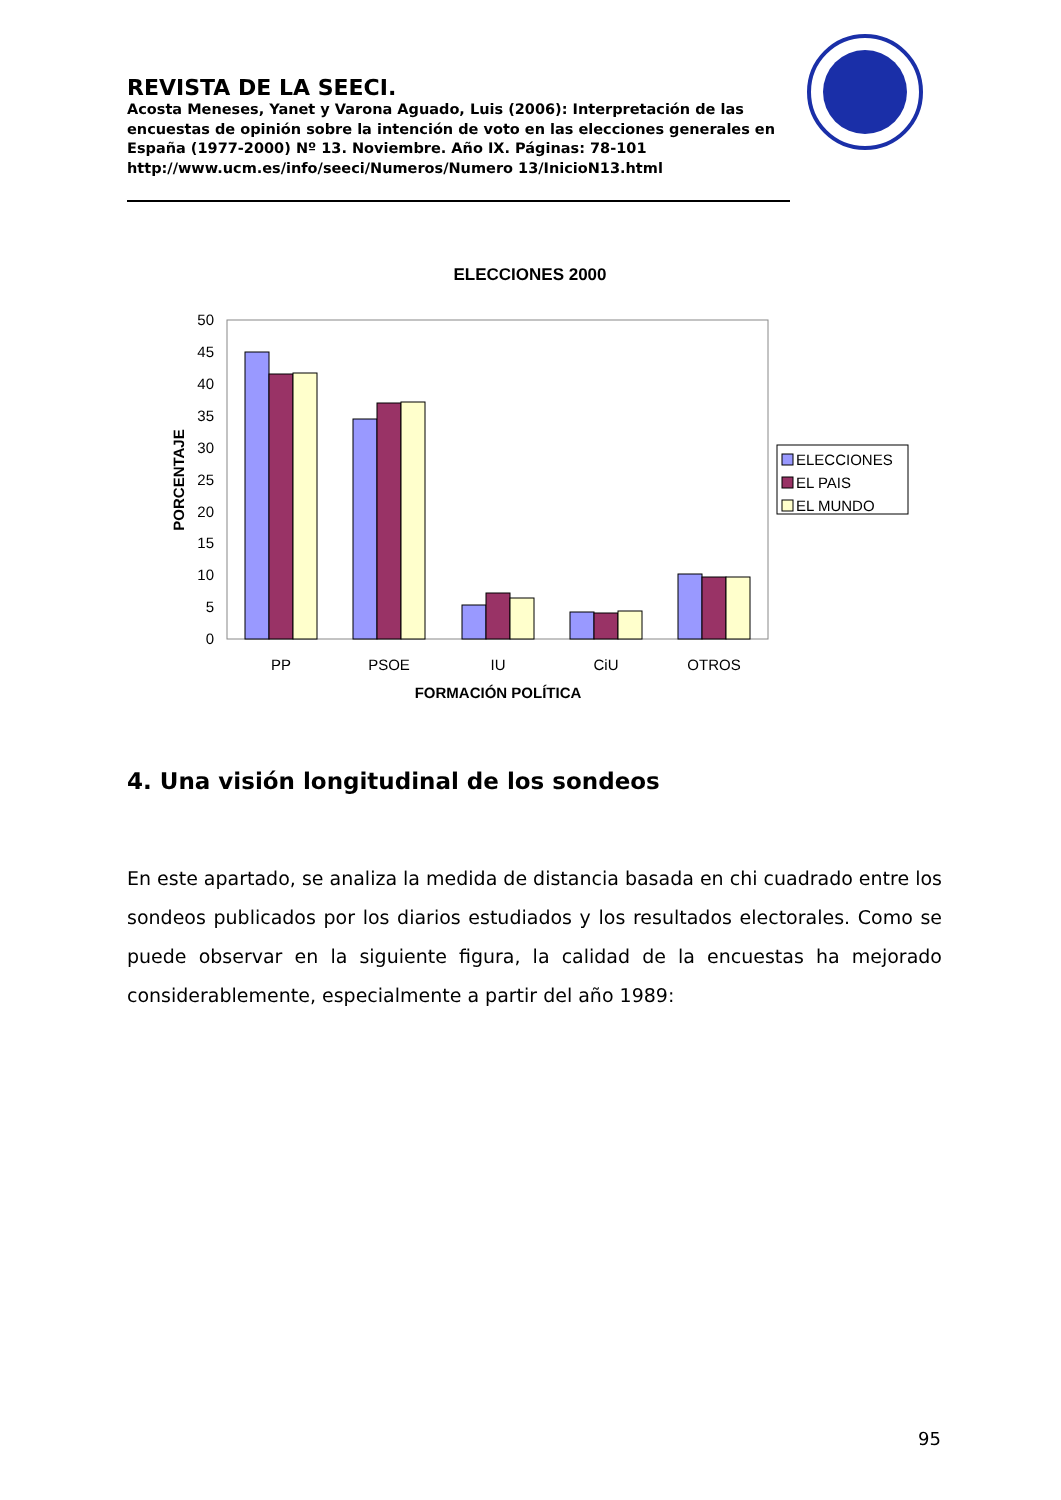REVISTA DE LA SEECI.
Acosta Meneses, Yanet y Varona Aguado, Luis (2006): Interpretación de las encuestas de opinión sobre la intención de voto en las elecciones generales en España (1977-2000) Nº 13. Noviembre. Año IX. Páginas: 78-101 http://www.ucm.es/info/seeci/Numeros/Numero 13/InicioN13.html
ELECCIONES 2000
0
5
10
15
20
25
30
35
40
45
50
PORCENTAJE
PP
PSOE
IU
CiU
OTROS
FORMACIÓN POLÍTICA
ELECCIONES
EL PAIS
EL MUNDO
4. Una visión longitudinal de los sondeos
En este apartado, se analiza la medida de distancia basada en chi cuadrado entre los sondeos publicados por los diarios estudiados y los resultados electorales. Como se puede observar en la siguiente figura, la calidad de la encuestas ha mejorado considerablemente, especialmente a partir del año 1989:
95